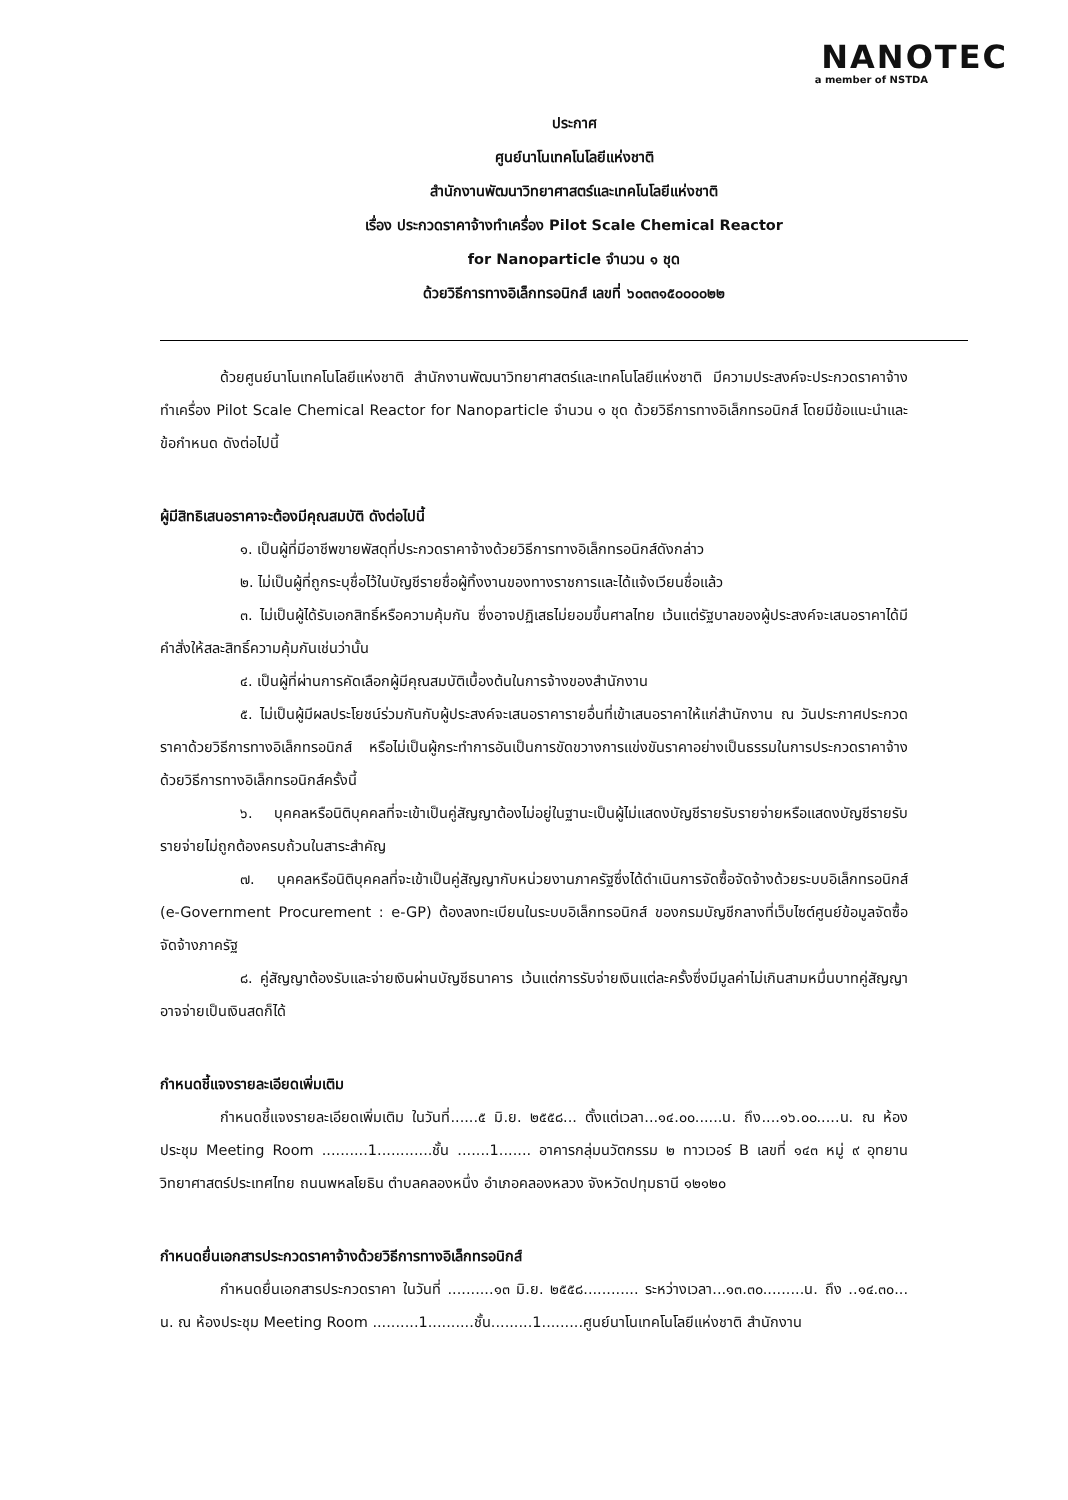NANOTEC
a member of NSTDA
ประกาศ
ศูนย์นาโนเทคโนโลยีแห่งชาติ
สำนักงานพัฒนาวิทยาศาสตร์และเทคโนโลยีแห่งชาติ
เรื่อง ประกวดราคาจ้างทำเครื่อง Pilot Scale Chemical Reactor
for Nanoparticle จำนวน ๑ ชุด
ด้วยวิธีการทางอิเล็กทรอนิกส์ เลขที่ ๖๐๓๓๑๕๐๐๐๐๒๒
ด้วยศูนย์นาโนเทคโนโลยีแห่งชาติ สำนักงานพัฒนาวิทยาศาสตร์และเทคโนโลยีแห่งชาติ มีความประสงค์จะประกวดราคาจ้างทำเครื่อง Pilot Scale Chemical Reactor for Nanoparticle จำนวน ๑ ชุด ด้วยวิธีการทางอิเล็กทรอนิกส์ โดยมีข้อแนะนำและข้อกำหนด ดังต่อไปนี้
ผู้มีสิทธิเสนอราคาจะต้องมีคุณสมบัติ ดังต่อไปนี้
๑. เป็นผู้ที่มีอาชีพขายพัสดุที่ประกวดราคาจ้างด้วยวิธีการทางอิเล็กทรอนิกส์ดังกล่าว
๒. ไม่เป็นผู้ที่ถูกระบุชื่อไว้ในบัญชีรายชื่อผู้ทิ้งงานของทางราชการและได้แจ้งเวียนชื่อแล้ว
๓. ไม่เป็นผู้ได้รับเอกสิทธิ์หรือความคุ้มกัน ซึ่งอาจปฏิเสธไม่ยอมขึ้นศาลไทย เว้นแต่รัฐบาลของผู้ประสงค์จะเสนอราคาได้มีคำสั่งให้สละสิทธิ์ความคุ้มกันเช่นว่านั้น
๔. เป็นผู้ที่ผ่านการคัดเลือกผู้มีคุณสมบัติเบื้องต้นในการจ้างของสำนักงาน
๕. ไม่เป็นผู้มีผลประโยชน์ร่วมกันกับผู้ประสงค์จะเสนอราคารายอื่นที่เข้าเสนอราคาให้แก่สำนักงาน ณ วันประกาศประกวดราคาด้วยวิธีการทางอิเล็กทรอนิกส์ หรือไม่เป็นผู้กระทำการอันเป็นการขัดขวางการแข่งขันราคาอย่างเป็นธรรมในการประกวดราคาจ้างด้วยวิธีการทางอิเล็กทรอนิกส์ครั้งนี้
๖. บุคคลหรือนิติบุคคลที่จะเข้าเป็นคู่สัญญาต้องไม่อยู่ในฐานะเป็นผู้ไม่แสดงบัญชีรายรับรายจ่ายหรือแสดงบัญชีรายรับรายจ่ายไม่ถูกต้องครบถ้วนในสาระสำคัญ
๗. บุคคลหรือนิติบุคคลที่จะเข้าเป็นคู่สัญญากับหน่วยงานภาครัฐซึ่งได้ดำเนินการจัดซื้อจัดจ้างด้วยระบบอิเล็กทรอนิกส์ (e-Government Procurement : e-GP) ต้องลงทะเบียนในระบบอิเล็กทรอนิกส์ ของกรมบัญชีกลางที่เว็บไซต์ศูนย์ข้อมูลจัดซื้อจัดจ้างภาครัฐ
๘. คู่สัญญาต้องรับและจ่ายเงินผ่านบัญชีธนาคาร เว้นแต่การรับจ่ายเงินแต่ละครั้งซึ่งมีมูลค่าไม่เกินสามหมื่นบาทคู่สัญญาอาจจ่ายเป็นเงินสดก็ได้
กำหนดชี้แจงรายละเอียดเพิ่มเติม
กำหนดชี้แจงรายละเอียดเพิ่มเติม ในวันที่......๕ มิ.ย. ๒๕๕๘... ตั้งแต่เวลา...๑๔.๐๐......น. ถึง....๑๖.๐๐.....น. ณ ห้องประชุม Meeting Room ..........1............ชั้น .......1....... อาคารกลุ่มนวัตกรรม ๒ ทาวเวอร์ B เลขที่ ๑๔๓ หมู่ ๙ อุทยานวิทยาศาสตร์ประเทศไทย ถนนพหลโยธิน ตำบลคลองหนึ่ง อำเภอคลองหลวง จังหวัดปทุมธานี ๑๒๑๒๐
กำหนดยื่นเอกสารประกวดราคาจ้างด้วยวิธีการทางอิเล็กทรอนิกส์
กำหนดยื่นเอกสารประกวดราคา ในวันที่ ..........๑๓ มิ.ย. ๒๕๕๘............ ระหว่างเวลา...๑๓.๓๐.........น. ถึง ..๑๔.๓๐... น. ณ ห้องประชุม Meeting Room ..........1..........ชั้น.........1.........ศูนย์นาโนเทคโนโลยีแห่งชาติ สำนักงาน